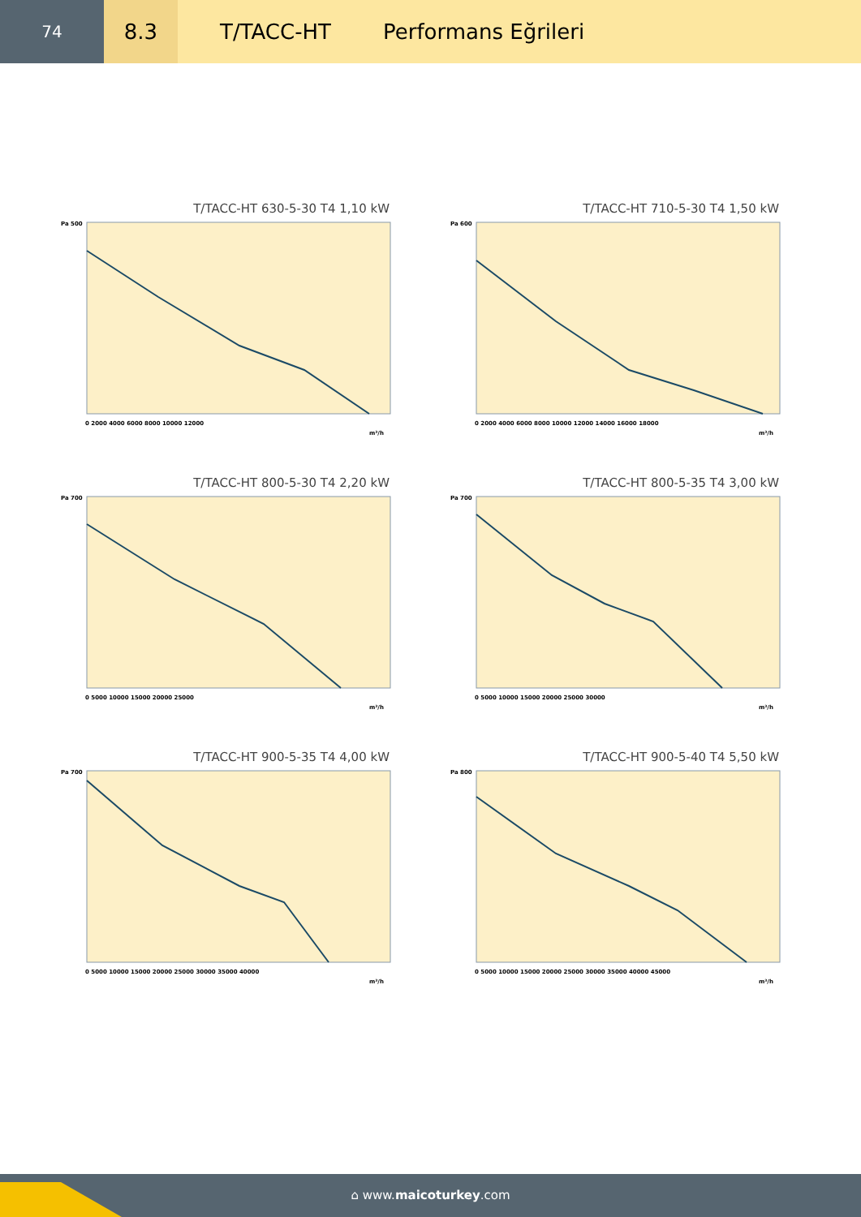74
8.3
T/TACC-HT Performans Eğrileri
T/TACC-HT 630-5-30 T4 1,10 kW
Pa 500
0 2000 4000 6000 8000 10000 12000
m³/h
T/TACC-HT 710-5-30 T4 1,50 kW
Pa 600
0 2000 4000 6000 8000 10000 12000 14000 16000 18000
m³/h
T/TACC-HT 800-5-30 T4 2,20 kW
Pa 700
0 5000 10000 15000 20000 25000
m³/h
T/TACC-HT 800-5-35 T4 3,00 kW
Pa 700
0 5000 10000 15000 20000 25000 30000
m³/h
T/TACC-HT 900-5-35 T4 4,00 kW
Pa 700
0 5000 10000 15000 20000 25000 30000 35000 40000
m³/h
T/TACC-HT 900-5-40 T4 5,50 kW
Pa 800
0 5000 10000 15000 20000 25000 30000 35000 40000 45000
m³/h
⌂ www.maicoturkey.com